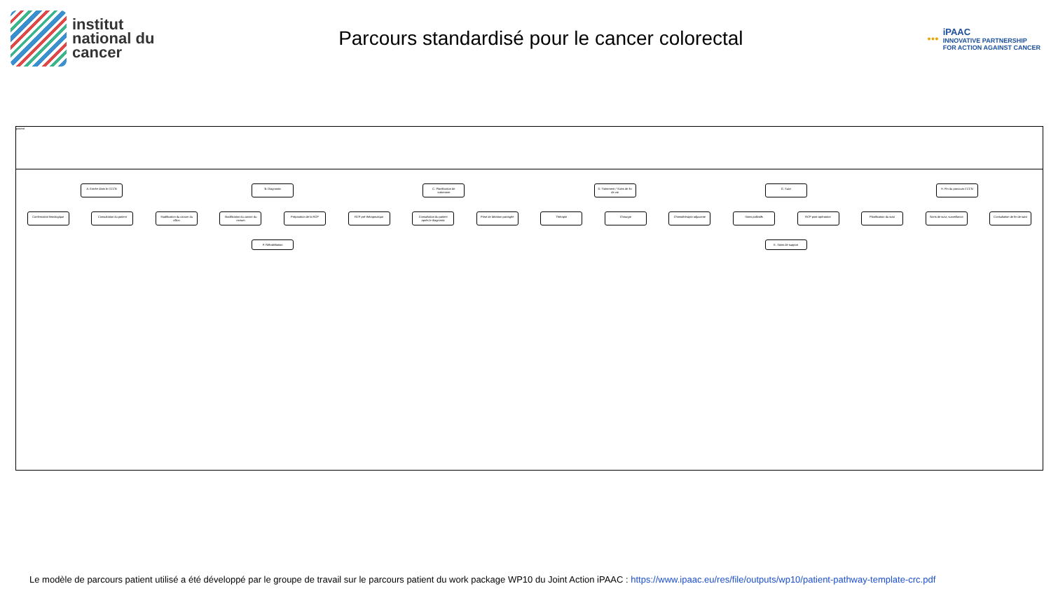institut
national du
cancer
Parcours standardisé pour le cancer colorectal
●●●
iPAAC
INNOVATIVE PARTNERSHIP
FOR ACTION AGAINST CANCER
patient
A. Entrée dans le CCCN
B. Diagnostic
C. Planification de traitement
D. Traitement / Soins de fin de vie
G. Suivi
H. Fin du parcours CCCN
Confirmation histologique
Consultation du patient
Stadification du cancer du côlon
Stadification du cancer du rectum
Préparation de la RCP
RCP pré-thérapeutique
Consultation du patient après le diagnostic
Prise de décision partagée
Thérapie
Chirurgie
Chimiothérapie adjuvante
Soins palliatifs
RCP post-opératoire
Planification du suivi
Soins de suivi, surveillance
Consultation de fin de suivi
F. Réhabilitation
E. Soins de support
Le modèle de parcours patient utilisé a été développé par le groupe de travail sur le parcours patient du work package WP10 du Joint Action iPAAC : https://www.ipaac.eu/res/file/outputs/wp10/patient-pathway-template-crc.pdf